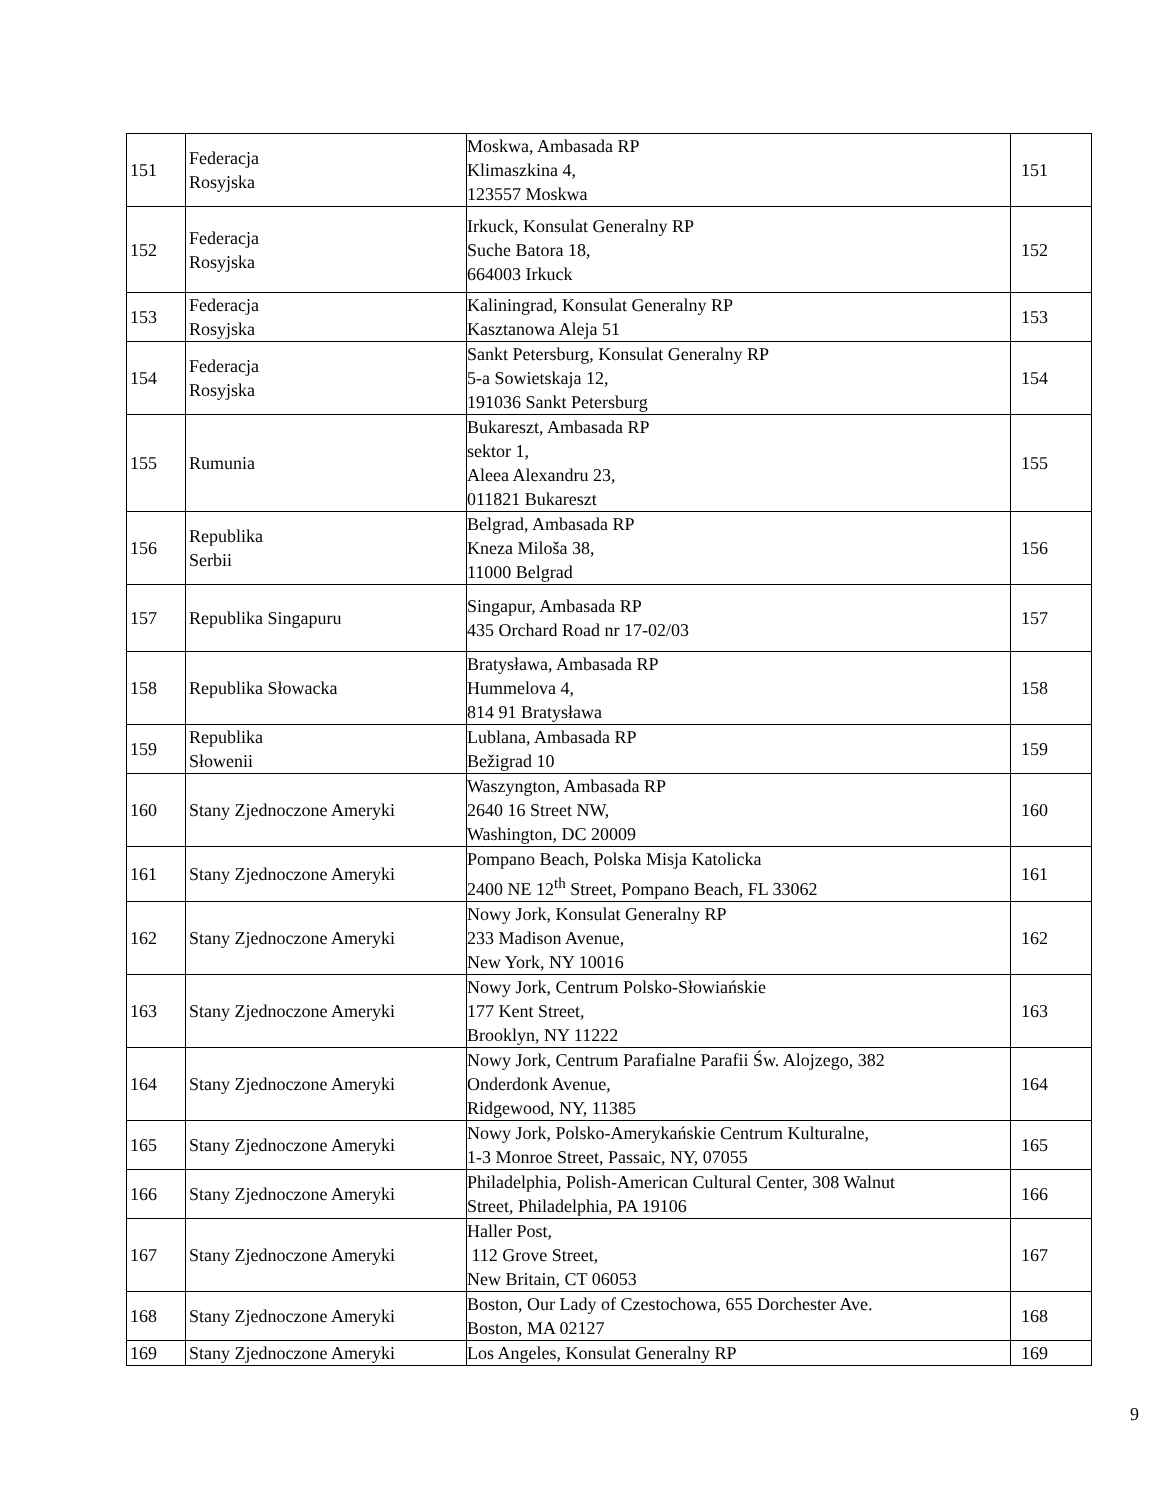| 151 | Federacja Rosyjska | Moskwa, Ambasada RP Klimaszkina 4, 123557 Moskwa | 151 |
| 152 | Federacja Rosyjska | Irkuck, Konsulat Generalny RP Suche Batora 18, 664003 Irkuck | 152 |
| 153 | Federacja Rosyjska | Kaliningrad, Konsulat Generalny RP Kasztanowa Aleja 51 | 153 |
| 154 | Federacja Rosyjska | Sankt Petersburg, Konsulat Generalny RP 5-a Sowietskaja 12, 191036 Sankt Petersburg | 154 |
| 155 | Rumunia | Bukareszt, Ambasada RP sektor 1, Aleea Alexandru 23, 011821 Bukareszt | 155 |
| 156 | Republika Serbii | Belgrad, Ambasada RP Kneza Miloša 38, 11000 Belgrad | 156 |
| 157 | Republika Singapuru | Singapur, Ambasada RP 435 Orchard Road nr 17-02/03 | 157 |
| 158 | Republika Słowacka | Bratysława, Ambasada RP Hummelova 4, 814 91 Bratysława | 158 |
| 159 | Republika Słowenii | Lublana, Ambasada RP Bežigrad 10 | 159 |
| 160 | Stany Zjednoczone Ameryki | Waszyngton, Ambasada RP 2640 16 Street NW, Washington, DC 20009 | 160 |
| 161 | Stany Zjednoczone Ameryki | Pompano Beach, Polska Misja Katolicka 2400 NE 12<sup>th</sup> Street, Pompano Beach, FL 33062 | 161 |
| 162 | Stany Zjednoczone Ameryki | Nowy Jork, Konsulat Generalny RP 233 Madison Avenue, New York, NY 10016 | 162 |
| 163 | Stany Zjednoczone Ameryki | Nowy Jork, Centrum Polsko-Słowiańskie 177 Kent Street, Brooklyn, NY 11222 | 163 |
| 164 | Stany Zjednoczone Ameryki | Nowy Jork, Centrum Parafialne Parafii Św. Alojzego, 382 Onderdonk Avenue, Ridgewood, NY, 11385 | 164 |
| 165 | Stany Zjednoczone Ameryki | Nowy Jork, Polsko-Amerykańskie Centrum Kulturalne, 1-3 Monroe Street, Passaic, NY, 07055 | 165 |
| 166 | Stany Zjednoczone Ameryki | Philadelphia, Polish-American Cultural Center, 308 Walnut Street, Philadelphia, PA 19106 | 166 |
| 167 | Stany Zjednoczone Ameryki | Haller Post, 112 Grove Street, New Britain, CT 06053 | 167 |
| 168 | Stany Zjednoczone Ameryki | Boston, Our Lady of Czestochowa, 655 Dorchester Ave. Boston, MA 02127 | 168 |
| 169 | Stany Zjednoczone Ameryki | Los Angeles, Konsulat Generalny RP | 169 |
9